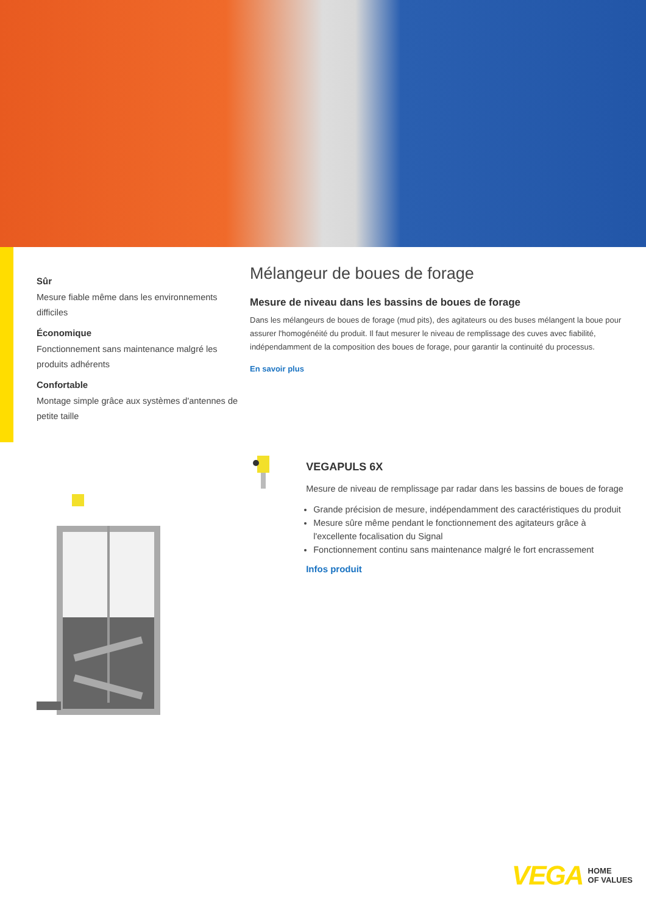Sûr
Mesure fiable même dans les environnements difficiles
Économique
Fonctionnement sans maintenance malgré les produits adhérents
Confortable
Montage simple grâce aux systèmes d'antennes de petite taille
Mélangeur de boues de forage
Mesure de niveau dans les bassins de boues de forage
Dans les mélangeurs de boues de forage (mud pits), des agitateurs ou des buses mélangent la boue pour assurer l'homogénéité du produit. Il faut mesurer le niveau de remplissage des cuves avec fiabilité, indépendamment de la composition des boues de forage, pour garantir la continuité du processus.
En savoir plus
VEGAPULS 6X
Mesure de niveau de remplissage par radar dans les bassins de boues de forage
Grande précision de mesure, indépendamment des caractéristiques du produit
Mesure sûre même pendant le fonctionnement des agitateurs grâce à l'excellente focalisation du Signal
Fonctionnement continu sans maintenance malgré le fort encrassement
Infos produit
VEGA HOME
OF VALUES